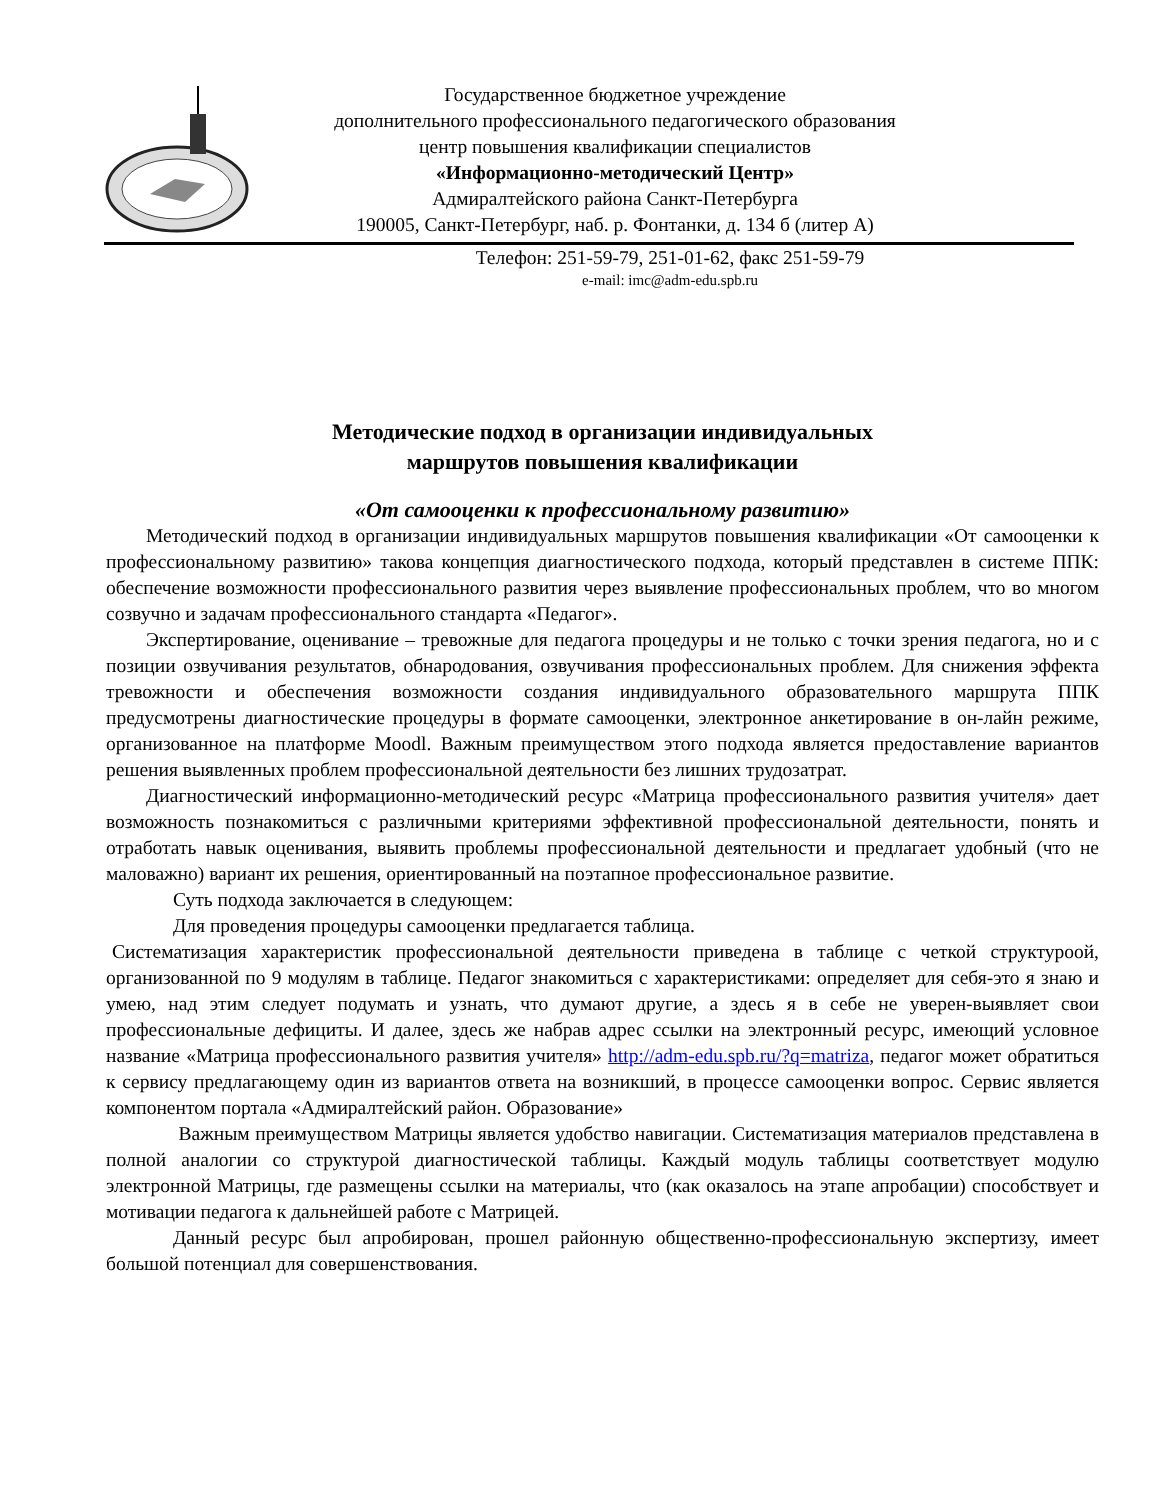Государственное бюджетное учреждение
дополнительного профессионального педагогического образования
центр повышения квалификации специалистов
«Информационно-методический Центр»
Адмиралтейского района Санкт-Петербурга
190005, Санкт-Петербург, наб. р. Фонтанки, д. 134 б (литер А)
Телефон: 251-59-79, 251-01-62, факс 251-59-79
e-mail: imc@adm-edu.spb.ru
Методические подход в организации индивидуальных
маршрутов повышения квалификации
«От самооценки к профессиональному развитию»
Методический подход в организации индивидуальных маршрутов повышения квалификации «От самооценки к профессиональному развитию» такова концепция диагностического подхода, который представлен в системе ППК: обеспечение возможности профессионального развития через выявление профессиональных проблем, что во многом созвучно и задачам профессионального стандарта «Педагог».
Экспертирование, оценивание – тревожные для педагога процедуры и не только с точки зрения педагога, но и с позиции озвучивания результатов, обнародования, озвучивания профессиональных проблем. Для снижения эффекта тревожности и обеспечения возможности создания индивидуального образовательного маршрута ППК предусмотрены диагностические процедуры в формате самооценки, электронное анкетирование в он-лайн режиме, организованное на платформе Moodl. Важным преимуществом этого подхода является предоставление вариантов решения выявленных проблем профессиональной деятельности без лишних трудозатрат.
Диагностический информационно-методический ресурс «Матрица профессионального развития учителя» дает возможность познакомиться с различными критериями эффективной профессиональной деятельности, понять и отработать навык оценивания, выявить проблемы профессиональной деятельности и предлагает удобный (что не маловажно) вариант их решения, ориентированный на поэтапное профессиональное развитие.
Суть подхода заключается в следующем:
Для проведения процедуры самооценки предлагается таблица.
Систематизация характеристик профессиональной деятельности приведена в таблице с четкой структуроой, организованной по 9 модулям в таблице. Педагог знакомиться с характеристиками: определяет для себя-это я знаю и умею, над этим следует подумать и узнать, что думают другие, а здесь я в себе не уверен-выявляет свои профессиональные дефициты. И далее, здесь же набрав адрес ссылки на электронный ресурс, имеющий условное название «Матрица профессионального развития учителя» http://adm-edu.spb.ru/?q=matriza, педагог может обратиться к сервису предлагающему один из вариантов ответа на возникший, в процессе самооценки вопрос. Сервис является компонентом портала «Адмиралтейский район. Образование»
Важным преимуществом Матрицы является удобство навигации. Систематизация материалов представлена в полной аналогии со структурой диагностической таблицы. Каждый модуль таблицы соответствует модулю электронной Матрицы, где размещены ссылки на материалы, что (как оказалось на этапе апробации) способствует и мотивации педагога к дальнейшей работе с Матрицей.
Данный ресурс был апробирован, прошел районную общественно-профессиональную экспертизу, имеет большой потенциал для совершенствования.